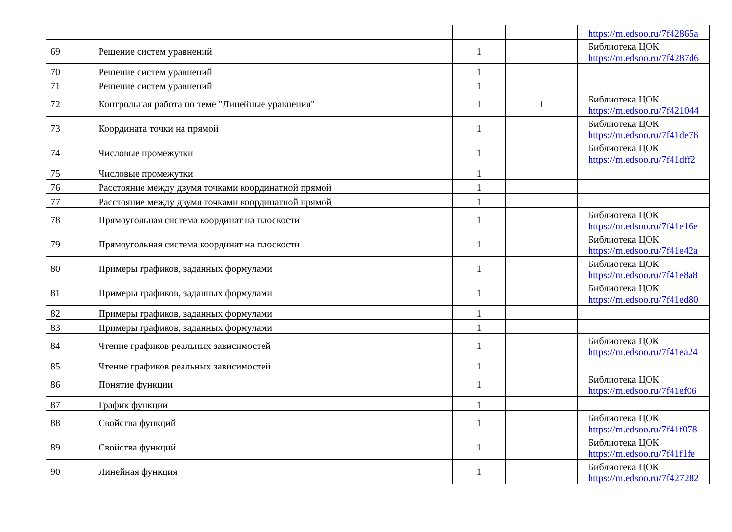| | | | | https://m.edsoo.ru/7f42865a |
| 69 | Решение систем уравнений | 1 | | Библиотека ЦОК https://m.edsoo.ru/7f4287d6 |
| 70 | Решение систем уравнений | 1 | | |
| 71 | Решение систем уравнений | 1 | | |
| 72 | Контрольная работа по теме "Линейные уравнения" | 1 | 1 | Библиотека ЦОК https://m.edsoo.ru/7f421044 |
| 73 | Координата точки на прямой | 1 | | Библиотека ЦОК https://m.edsoo.ru/7f41de76 |
| 74 | Числовые промежутки | 1 | | Библиотека ЦОК https://m.edsoo.ru/7f41dff2 |
| 75 | Числовые промежутки | 1 | | |
| 76 | Расстояние между двумя точками координатной прямой | 1 | | |
| 77 | Расстояние между двумя точками координатной прямой | 1 | | |
| 78 | Прямоугольная система координат на плоскости | 1 | | Библиотека ЦОК https://m.edsoo.ru/7f41e16e |
| 79 | Прямоугольная система координат на плоскости | 1 | | Библиотека ЦОК https://m.edsoo.ru/7f41e42a |
| 80 | Примеры графиков, заданных формулами | 1 | | Библиотека ЦОК https://m.edsoo.ru/7f41e8a8 |
| 81 | Примеры графиков, заданных формулами | 1 | | Библиотека ЦОК https://m.edsoo.ru/7f41ed80 |
| 82 | Примеры графиков, заданных формулами | 1 | | |
| 83 | Примеры графиков, заданных формулами | 1 | | |
| 84 | Чтение графиков реальных зависимостей | 1 | | Библиотека ЦОК https://m.edsoo.ru/7f41ea24 |
| 85 | Чтение графиков реальных зависимостей | 1 | | |
| 86 | Понятие функции | 1 | | Библиотека ЦОК https://m.edsoo.ru/7f41ef06 |
| 87 | График функции | 1 | | |
| 88 | Свойства функций | 1 | | Библиотека ЦОК https://m.edsoo.ru/7f41f078 |
| 89 | Свойства функций | 1 | | Библиотека ЦОК https://m.edsoo.ru/7f41f1fe |
| 90 | Линейная функция | 1 | | Библиотека ЦОК https://m.edsoo.ru/7f427282 |